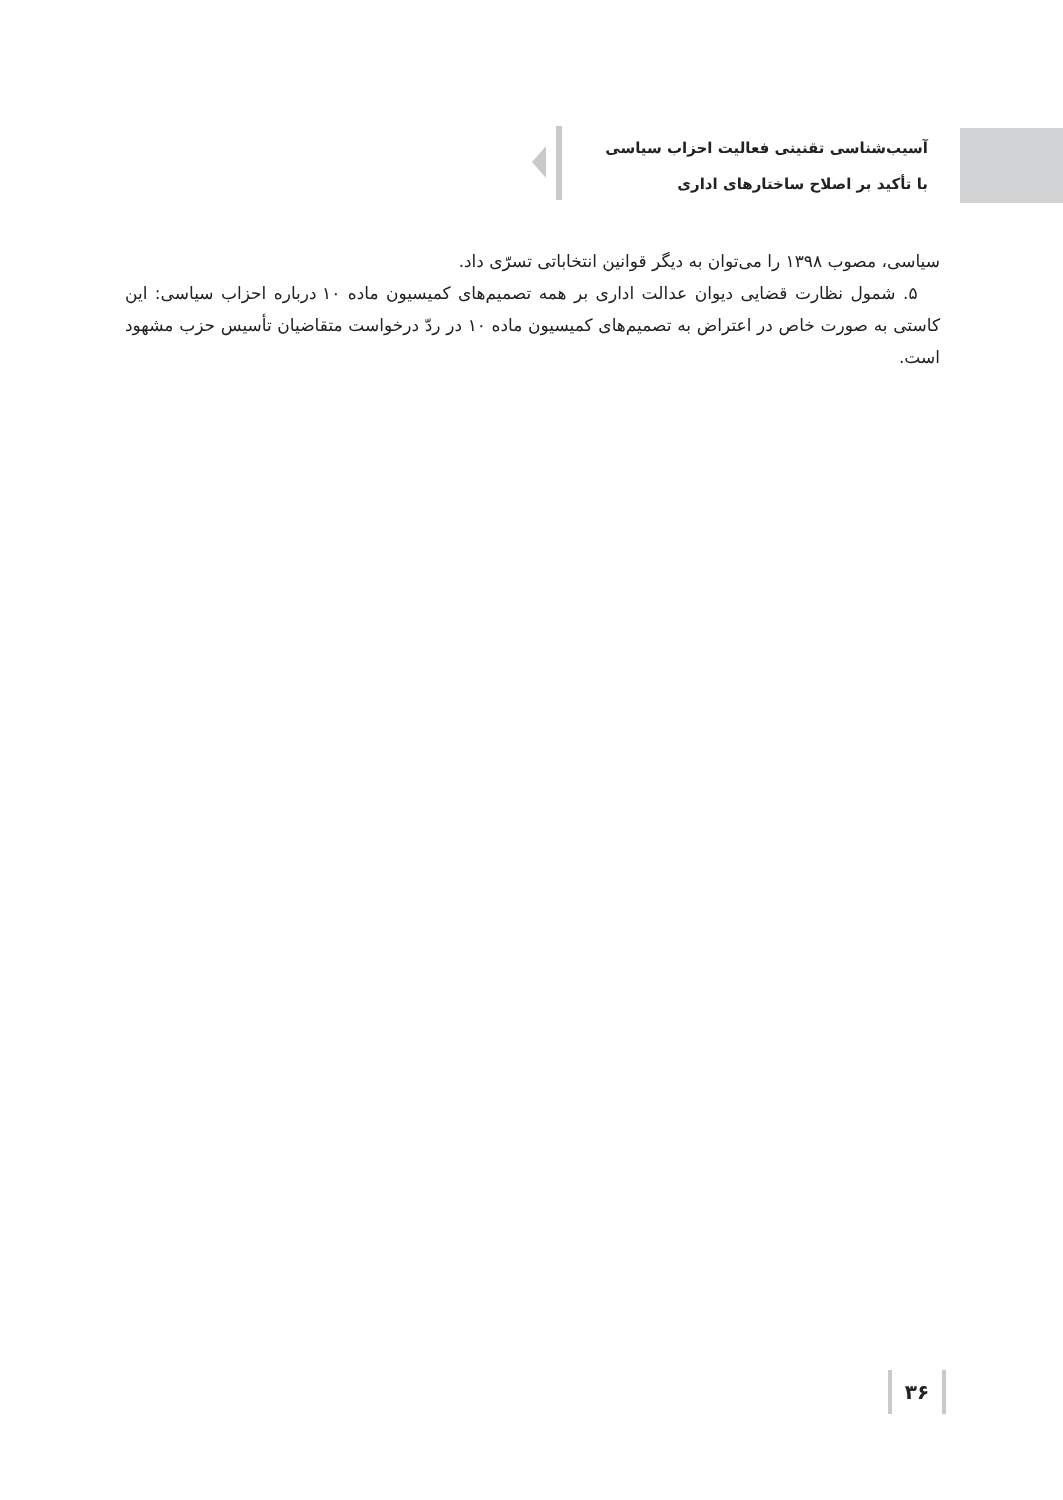آسیب‌شناسی تقنینی فعالیت احزاب سیاسی
با تأکید بر اصلاح ساختارهای اداری
سیاسی، مصوب ۱۳۹۸ را می‌توان به دیگر قوانین انتخاباتی تسرّی داد.
۵. شمول نظارت قضایی دیوان عدالت اداری بر همه تصمیم‌های کمیسیون ماده ۱۰ درباره احزاب سیاسی: این کاستی به صورت خاص در اعتراض به تصمیم‌های کمیسیون ماده ۱۰ در ردّ درخواست متقاضیان تأسیس حزب مشهود است.
۳۶